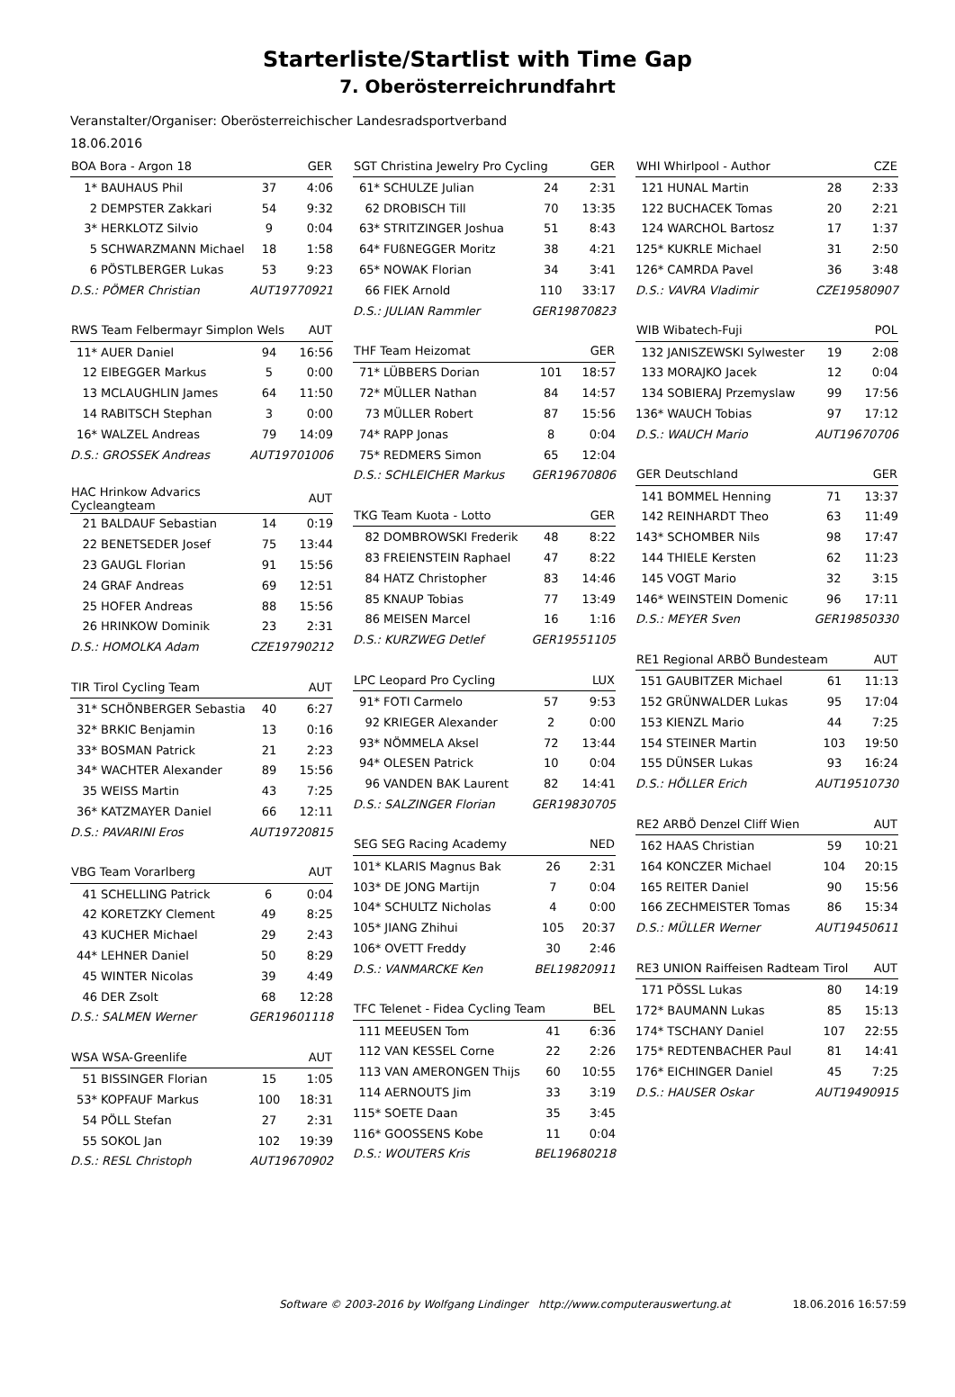Starterliste/Startlist with Time Gap
7. Oberösterreichrundfahrt
Veranstalter/Organiser: Oberösterreichischer Landesradsportverband
18.06.2016
| BOA Bora - Argon 18 | | | GER |
| --- | --- | --- | --- |
| 1* | BAUHAUS Phil | 37 | 4:06 |
| 2 | DEMPSTER Zakkari | 54 | 9:32 |
| 3* | HERKLOTZ Silvio | 9 | 0:04 |
| 5 | SCHWARZMANN Michael | 18 | 1:58 |
| 6 | PÖSTLBERGER Lukas | 53 | 9:23 |
| D.S.: PÖMER Christian | | AUT19770921 | |
| RWS Team Felbermayr Simplon Wels | | | AUT |
| --- | --- | --- | --- |
| 11* | AUER Daniel | 94 | 16:56 |
| 12 | EIBEGGER Markus | 5 | 0:00 |
| 13 | MCLAUGHLIN James | 64 | 11:50 |
| 14 | RABITSCH Stephan | 3 | 0:00 |
| 16* | WALZEL Andreas | 79 | 14:09 |
| D.S.: GROSSEK Andreas | | AUT19701006 | |
| HAC Hrinkow Advarics Cycleangteam | | | AUT |
| --- | --- | --- | --- |
| 21 | BALDAUF Sebastian | 14 | 0:19 |
| 22 | BENETSEDER Josef | 75 | 13:44 |
| 23 | GAUGL Florian | 91 | 15:56 |
| 24 | GRAF Andreas | 69 | 12:51 |
| 25 | HOFER Andreas | 88 | 15:56 |
| 26 | HRINKOW Dominik | 23 | 2:31 |
| D.S.: HOMOLKA Adam | | CZE19790212 | |
| TIR Tirol Cycling Team | | | AUT |
| --- | --- | --- | --- |
| 31* | SCHÖNBERGER Sebastia | 40 | 6:27 |
| 32* | BRKIC Benjamin | 13 | 0:16 |
| 33* | BOSMAN Patrick | 21 | 2:23 |
| 34* | WACHTER Alexander | 89 | 15:56 |
| 35 | WEISS Martin | 43 | 7:25 |
| 36* | KATZMAYER Daniel | 66 | 12:11 |
| D.S.: PAVARINI Eros | | AUT19720815 | |
| VBG Team Vorarlberg | | | AUT |
| --- | --- | --- | --- |
| 41 | SCHELLING Patrick | 6 | 0:04 |
| 42 | KORETZKY Clement | 49 | 8:25 |
| 43 | KUCHER Michael | 29 | 2:43 |
| 44* | LEHNER Daniel | 50 | 8:29 |
| 45 | WINTER Nicolas | 39 | 4:49 |
| 46 | DER Zsolt | 68 | 12:28 |
| D.S.: SALMEN Werner | | GER19601118 | |
| WSA WSA-Greenlife | | | AUT |
| --- | --- | --- | --- |
| 51 | BISSINGER Florian | 15 | 1:05 |
| 53* | KOPFAUF Markus | 100 | 18:31 |
| 54 | PÖLL Stefan | 27 | 2:31 |
| 55 | SOKOL Jan | 102 | 19:39 |
| D.S.: RESL Christoph | | AUT19670902 | |
| SGT Christina Jewelry Pro Cycling | | | GER |
| --- | --- | --- | --- |
| 61* | SCHULZE Julian | 24 | 2:31 |
| 62 | DROBISCH Till | 70 | 13:35 |
| 63* | STRITZINGER Joshua | 51 | 8:43 |
| 64* | FUßNEGGER Moritz | 38 | 4:21 |
| 65* | NOWAK Florian | 34 | 3:41 |
| 66 | FIEK Arnold | 110 | 33:17 |
| D.S.: JULIAN Rammler | | GER19870823 | |
| THF Team Heizomat | | | GER |
| --- | --- | --- | --- |
| 71* | LÜBBERS Dorian | 101 | 18:57 |
| 72* | MÜLLER Nathan | 84 | 14:57 |
| 73 | MÜLLER Robert | 87 | 15:56 |
| 74* | RAPP Jonas | 8 | 0:04 |
| 75* | REDMERS Simon | 65 | 12:04 |
| D.S.: SCHLEICHER Markus | | GER19670806 | |
| TKG Team Kuota - Lotto | | | GER |
| --- | --- | --- | --- |
| 82 | DOMBROWSKI Frederik | 48 | 8:22 |
| 83 | FREIENSTEIN Raphael | 47 | 8:22 |
| 84 | HATZ Christopher | 83 | 14:46 |
| 85 | KNAUP Tobias | 77 | 13:49 |
| 86 | MEISEN Marcel | 16 | 1:16 |
| D.S.: KURZWEG Detlef | | GER19551105 | |
| LPC Leopard Pro Cycling | | | LUX |
| --- | --- | --- | --- |
| 91* | FOTI Carmelo | 57 | 9:53 |
| 92 | KRIEGER Alexander | 2 | 0:00 |
| 93* | NÖMMELA Aksel | 72 | 13:44 |
| 94* | OLESEN Patrick | 10 | 0:04 |
| 96 | VANDEN BAK Laurent | 82 | 14:41 |
| D.S.: SALZINGER Florian | | GER19830705 | |
| SEG SEG Racing Academy | | | NED |
| --- | --- | --- | --- |
| 101* | KLARIS Magnus Bak | 26 | 2:31 |
| 103* | DE JONG Martijn | 7 | 0:04 |
| 104* | SCHULTZ Nicholas | 4 | 0:00 |
| 105* | JIANG Zhihui | 105 | 20:37 |
| 106* | OVETT Freddy | 30 | 2:46 |
| D.S.: VANMARCKE Ken | | BEL19820911 | |
| TFC Telenet - Fidea Cycling Team | | | BEL |
| --- | --- | --- | --- |
| 111 | MEEUSEN Tom | 41 | 6:36 |
| 112 | VAN KESSEL Corne | 22 | 2:26 |
| 113 | VAN AMERONGEN Thijs | 60 | 10:55 |
| 114 | AERNOUTS Jim | 33 | 3:19 |
| 115* | SOETE Daan | 35 | 3:45 |
| 116* | GOOSSENS Kobe | 11 | 0:04 |
| D.S.: WOUTERS Kris | | BEL19680218 | |
| WHI Whirlpool - Author | | | CZE |
| --- | --- | --- | --- |
| 121 | HUNAL Martin | 28 | 2:33 |
| 122 | BUCHACEK Tomas | 20 | 2:21 |
| 124 | WARCHOL Bartosz | 17 | 1:37 |
| 125* | KUKRLE Michael | 31 | 2:50 |
| 126* | CAMRDA Pavel | 36 | 3:48 |
| D.S.: VAVRA Vladimir | | CZE19580907 | |
| WIB Wibatech-Fuji | | | POL |
| --- | --- | --- | --- |
| 132 | JANISZEWSKI Sylwester | 19 | 2:08 |
| 133 | MORAJKO Jacek | 12 | 0:04 |
| 134 | SOBIERAJ Przemyslaw | 99 | 17:56 |
| 136* | WAUCH Tobias | 97 | 17:12 |
| D.S.: WAUCH Mario | | AUT19670706 | |
| GER Deutschland | | | GER |
| --- | --- | --- | --- |
| 141 | BOMMEL Henning | 71 | 13:37 |
| 142 | REINHARDT Theo | 63 | 11:49 |
| 143* | SCHOMBER Nils | 98 | 17:47 |
| 144 | THIELE Kersten | 62 | 11:23 |
| 145 | VOGT Mario | 32 | 3:15 |
| 146* | WEINSTEIN Domenic | 96 | 17:11 |
| D.S.: MEYER Sven | | GER19850330 | |
| RE1 Regional ARBÖ Bundesteam | | | AUT |
| --- | --- | --- | --- |
| 151 | GAUBITZER Michael | 61 | 11:13 |
| 152 | GRÜNWALDER Lukas | 95 | 17:04 |
| 153 | KIENZL Mario | 44 | 7:25 |
| 154 | STEINER Martin | 103 | 19:50 |
| 155 | DÜNSER Lukas | 93 | 16:24 |
| D.S.: HÖLLER Erich | | AUT19510730 | |
| RE2 ARBÖ Denzel Cliff Wien | | | AUT |
| --- | --- | --- | --- |
| 162 | HAAS Christian | 59 | 10:21 |
| 164 | KONCZER Michael | 104 | 20:15 |
| 165 | REITER Daniel | 90 | 15:56 |
| 166 | ZECHMEISTER Tomas | 86 | 15:34 |
| D.S.: MÜLLER Werner | | AUT19450611 | |
| RE3 UNION Raiffeisen Radteam Tirol | | | AUT |
| --- | --- | --- | --- |
| 171 | PÖSSL Lukas | 80 | 14:19 |
| 172* | BAUMANN Lukas | 85 | 15:13 |
| 174* | TSCHANY Daniel | 107 | 22:55 |
| 175* | REDTENBACHER Paul | 81 | 14:41 |
| 176* | EICHINGER Daniel | 45 | 7:25 |
| D.S.: HAUSER Oskar | | AUT19490915 | |
Software © 2003-2016 by Wolfgang Lindinger http://www.computerauswertung.at 18.06.2016 16:57:59